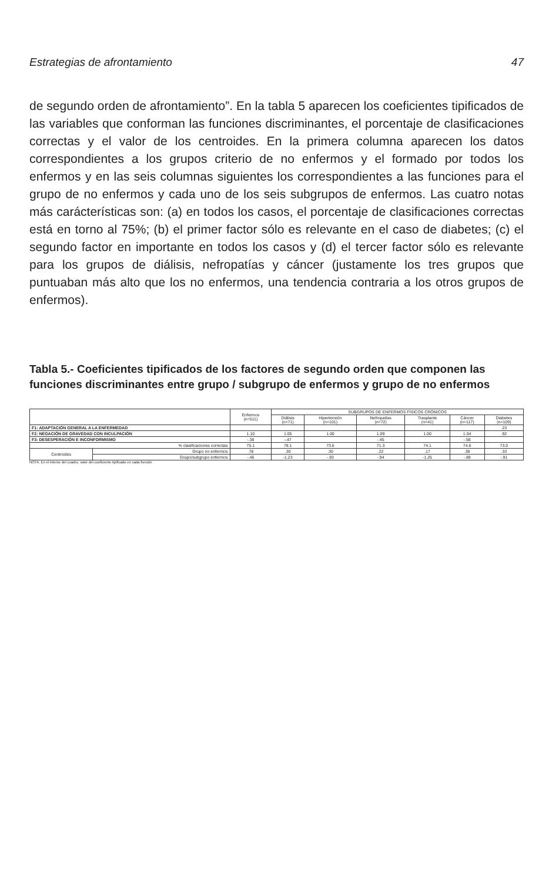Estrategias de afrontamiento 47
de segundo orden de afrontamiento”. En la tabla 5 aparecen los coeficientes tipificados de las variables que conforman las funciones discriminantes, el porcentaje de clasificaciones correctas y el valor de los centroides. En la primera columna aparecen los datos correspondientes a los grupos criterio de no enfermos y el formado por todos los enfermos y en las seis columnas siguientes los correspondientes a las funciones para el grupo de no enfermos y cada uno de los seis subgrupos de enfermos. Las cuatro notas más carácterísticas son: (a) en todos los casos, el porcentaje de clasificaciones correctas está en torno al 75%; (b) el primer factor sólo es relevante en el caso de diabetes; (c) el segundo factor en importante en todos los casos y (d) el tercer factor sólo es relevante para los grupos de diálisis, nefropatías y cáncer (justamente los tres grupos que puntuaban más alto que los no enfermos, una tendencia contraria a los otros grupos de enfermos).
Tabla 5.- Coeficientes tipificados de los factores de segundo orden que componen las funciones discriminantes entre grupo / subgrupo de enfermos y grupo de no enfermos
| | | Enfermos (n=511) | SUBGRUPOS DE ENFERMOS FÍSICOS CRÓNICOS | | | | | |
| --- | --- | --- | --- | --- | --- | --- | --- | --- |
| | | | Diálisis (n=71) | Hipertensión (n=101) | Nefropatías (n=72) | Trasplante (n=41) | Cáncer (n=117) | Diabetes (n=109) |
| F1: ADAPTACIÓN GENERAL A LA ENFERMEDAD | | | | | | | | .23 |
| F2: NEGACIÓN DE GRAVEDAD CON INCULPACIÓN | | 1.10 | 1.05 | 1.00 | 1.09 | 1.00 | 1.04 | .92 |
| F3: DESESPERACIÓN E INCONFORMISMO | | -.38 | -.47 | | -.45 | | -.58 | |
| % clasificaciones correctas | | 75.1 | 78.1 | 73.6 | 71.3 | 74.1 | 74.8 | 73.0 |
| Centroides | Grupo no enfermos | .78 | .30 | .30 | .22 | .17 | .38 | .33 |
| | Grupo/subgrupo enfermos | -.46 | -1.23 | -.93 | -.94 | -1.25 | -.89 | -.91 |
NOTA. En el interior del cuadro, valor del coeficiente tipificado en cada función